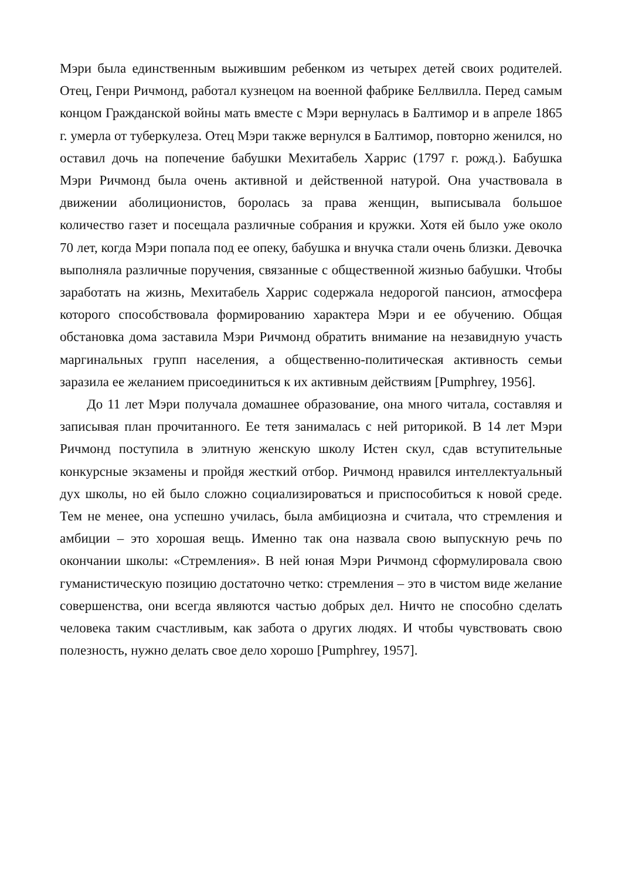Мэри была единственным выжившим ребенком из четырех детей своих родителей. Отец, Генри Ричмонд, работал кузнецом на военной фабрике Беллвилла. Перед самым концом Гражданской войны мать вместе с Мэри вернулась в Балтимор и в апреле 1865 г. умерла от туберкулеза. Отец Мэри также вернулся в Балтимор, повторно женился, но оставил дочь на попечение бабушки Мехитабель Харрис (1797 г. рожд.). Бабушка Мэри Ричмонд была очень активной и действенной натурой. Она участвовала в движении аболиционистов, боролась за права женщин, выписывала большое количество газет и посещала различные собрания и кружки. Хотя ей было уже около 70 лет, когда Мэри попала под ее опеку, бабушка и внучка стали очень близки. Девочка выполняла различные поручения, связанные с общественной жизнью бабушки. Чтобы заработать на жизнь, Мехитабель Харрис содержала недорогой пансион, атмосфера которого способствовала формированию характера Мэри и ее обучению. Общая обстановка дома заставила Мэри Ричмонд обратить внимание на незавидную участь маргинальных групп населения, а общественно-политическая активность семьи заразила ее желанием присоединиться к их активным действиям [Pumphrey, 1956].
До 11 лет Мэри получала домашнее образование, она много читала, составляя и записывая план прочитанного. Ее тетя занималась с ней риторикой. В 14 лет Мэри Ричмонд поступила в элитную женскую школу Истен скул, сдав вступительные конкурсные экзамены и пройдя жесткий отбор. Ричмонд нравился интеллектуальный дух школы, но ей было сложно социализироваться и приспособиться к новой среде. Тем не менее, она успешно училась, была амбициозна и считала, что стремления и амбиции – это хорошая вещь. Именно так она назвала свою выпускную речь по окончании школы: «Стремления». В ней юная Мэри Ричмонд сформулировала свою гуманистическую позицию достаточно четко: стремления – это в чистом виде желание совершенства, они всегда являются частью добрых дел. Ничто не способно сделать человека таким счастливым, как забота о других людях. И чтобы чувствовать свою полезность, нужно делать свое дело хорошо [Pumphrey, 1957].